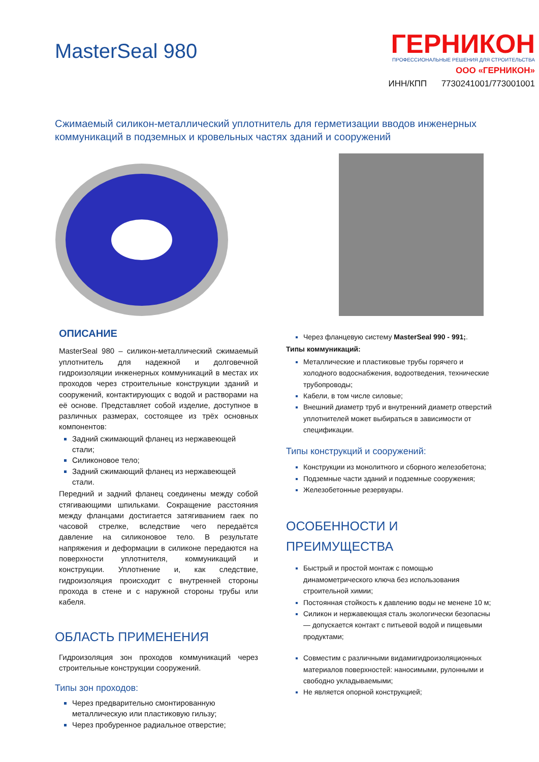MasterSeal 980
ГЕРНИКОН
ПРОФЕССИОНАЛЬНЫЕ РЕШЕНИЯ ДЛЯ СТРОИТЕЛЬСТВА
ООО «ГЕРНИКОН»
ИНН/КПП 7730241001/773001001
Сжимаемый силикон-металлический уплотнитель для герметизации вводов инженерных коммуникаций в подземных и кровельных частях зданий и сооружений
ОПИСАНИЕ
MasterSeal 980 – силикон-металлический сжимаемый уплотнитель для надежной и долговечной гидроизоляции инженерных коммуникаций в местах их проходов через строительные конструкции зданий и сооружений, контактирующих с водой и растворами на её основе. Представляет собой изделие, доступное в различных размерах, состоящее из трёх основных компонентов:
Задний сжимающий фланец из нержавеющей стали;
Силиконовое тело;
Задний сжимающий фланец из нержавеющей стали.
Передний и задний фланец соединены между собой стягивающими шпильками. Сокращение расстояния между фланцами достигается затягиванием гаек по часовой стрелке, вследствие чего передаётся давление на силиконовое тело. В результате напряжения и деформации в силиконе передаются на поверхности уплотнителя, коммуникаций и конструкции. Уплотнение и, как следствие, гидроизоляция происходит с внутренней стороны прохода в стене и с наружной стороны трубы или кабеля.
ОБЛАСТЬ ПРИМЕНЕНИЯ
Гидроизоляция зон проходов коммуникаций через строительные конструкции сооружений.
Типы зон проходов:
Через предварительно смонтированную металлическую или пластиковую гильзу;
Через пробуренное радиальное отверстие;
Через фланцевую систему MasterSeal 990 - 991;.
Типы коммуникаций:
Металлические и пластиковые трубы горячего и холодного водоснабжения, водоотведения, технические трубопроводы;
Кабели, в том числе силовые;
Внешний диаметр труб и внутренний диаметр отверстий уплотнителей может выбираться в зависимости от спецификации.
Типы конструкций и сооружений:
Конструкции из монолитного и сборного железобетона;
Подземные части зданий и подземные сооружения;
Железобетонные резервуары.
ОСОБЕННОСТИ И ПРЕИМУЩЕСТВА
Быстрый и простой монтаж с помощью динамометрического ключа без использования строительной химии;
Постоянная стойкость к давлению воды не менене 10 м;
Силикон и нержавеющая сталь экологически безопасны — допускается контакт с питьевой водой и пищевыми продуктами;
Совместим с различными видамигидроизоляционных материалов поверхностей: наносимыми, рулонными и свободно укладываемыми;
Не является опорной конструкцией;